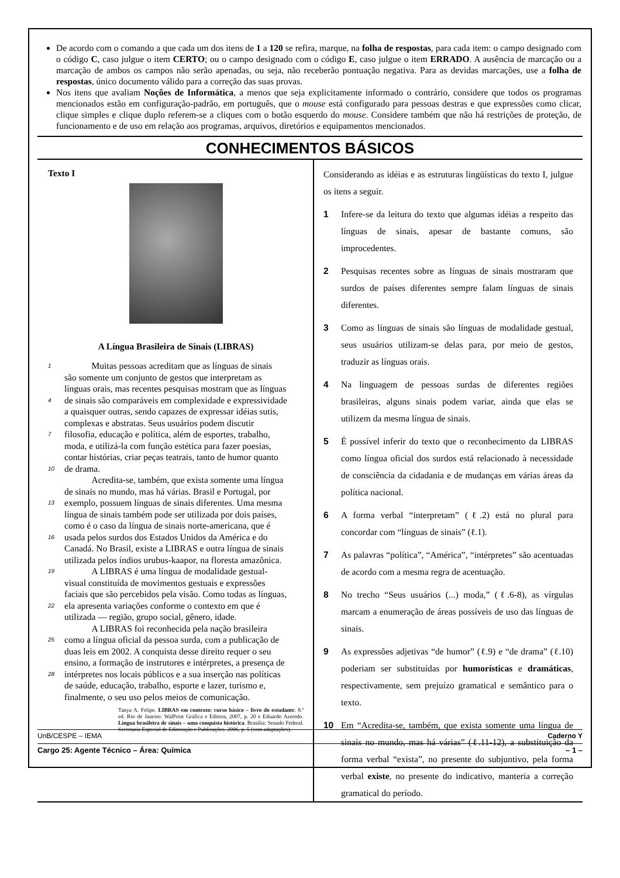De acordo com o comando a que cada um dos itens de 1 a 120 se refira, marque, na folha de respostas, para cada item: o campo designado com o código C, caso julgue o item CERTO; ou o campo designado com o código E, caso julgue o item ERRADO. A ausência de marcação ou a marcação de ambos os campos não serão apenadas, ou seja, não receberão pontuação negativa. Para as devidas marcações, use a folha de respostas, único documento válido para a correção das suas provas.
Nos itens que avaliam Noções de Informática, a menos que seja explicitamente informado o contrário, considere que todos os programas mencionados estão em configuração-padrão, em português, que o mouse está configurado para pessoas destras e que expressões como clicar, clique simples e clique duplo referem-se a cliques com o botão esquerdo do mouse. Considere também que não há restrições de proteção, de funcionamento e de uso em relação aos programas, arquivos, diretórios e equipamentos mencionados.
CONHECIMENTOS BÁSICOS
Texto I
A Língua Brasileira de Sinais (LIBRAS)
1   Muitas pessoas acreditam que as línguas de sinais
são somente um conjunto de gestos que interpretam as
línguas orais, mas recentes pesquisas mostram que as línguas
4 de sinais são comparáveis em complexidade e expressividade
a quaisquer outras, sendo capazes de expressar idéias sutis,
complexas e abstratas. Seus usuários podem discutir
7 filosofia, educação e política, além de esportes, trabalho,
moda, e utilizá-la com função estética para fazer poesias,
contar histórias, criar peças teatrais, tanto de humor quanto
10 de drama.
   Acredita-se, também, que exista somente uma língua
de sinais no mundo, mas há várias. Brasil e Portugal, por
13 exemplo, possuem línguas de sinais diferentes. Uma mesma
língua de sinais também pode ser utilizada por dois países,
como é o caso da língua de sinais norte-americana, que é
16 usada pelos surdos dos Estados Unidos da América e do
Canadá. No Brasil, existe a LIBRAS e outra língua de sinais
utilizada pelos índios urubus-kaapor, na floresta amazônica.
19   A LIBRAS é uma língua de modalidade gestual-
visual constituída de movimentos gestuais e expressões
faciais que são percebidos pela visão. Como todas as línguas,
22 ela apresenta variações conforme o contexto em que é
utilizada — região, grupo social, gênero, idade.
   A LIBRAS foi reconhecida pela nação brasileira
25 como a língua oficial da pessoa surda, com a publicação de
duas leis em 2002. A conquista desse direito requer o seu
ensino, a formação de instrutores e intérpretes, a presença de
28 intérpretes nos locais públicos e a sua inserção nas políticas
de saúde, educação, trabalho, esporte e lazer, turismo e,
finalmente, o seu uso pelos meios de comunicação.
Tanya A. Felipe. LIBRAS em contexto: curso básico – livro do estudante. 8.ª ed. Rio de Janeiro: WalPrint Gráfica e Editora, 2007, p. 20 e Eduardo Azeredo. Língua brasileira de sinais – uma conquista histórica. Brasília: Senado Federal. Secretaria Especial de Editoração e Publicações. 2006, p. 5 (com adaptações).
Considerando as idéias e as estruturas lingüísticas do texto I, julgue os itens a seguir.
1 Infere-se da leitura do texto que algumas idéias a respeito das línguas de sinais, apesar de bastante comuns, são improcedentes.
2 Pesquisas recentes sobre as línguas de sinais mostraram que surdos de países diferentes sempre falam línguas de sinais diferentes.
3 Como as línguas de sinais são línguas de modalidade gestual, seus usuários utilizam-se delas para, por meio de gestos, traduzir as línguas orais.
4 Na linguagem de pessoas surdas de diferentes regiões brasileiras, alguns sinais podem variar, ainda que elas se utilizem da mesma língua de sinais.
5 É possível inferir do texto que o reconhecimento da LIBRAS como língua oficial dos surdos está relacionado à necessidade de consciência da cidadania e de mudanças em várias áreas da política nacional.
6 A forma verbal “interpretam” (ℓ.2) está no plural para concordar com “línguas de sinais” (ℓ.1).
7 As palavras “política”, “América”, “intérpretes” são acentuadas de acordo com a mesma regra de acentuação.
8 No trecho “Seus usuários (...) moda,” (ℓ.6-8), as vírgulas marcam a enumeração de áreas possíveis de uso das línguas de sinais.
9 As expressões adjetivas “de humor” (ℓ.9) e “de drama” (ℓ.10) poderiam ser substituídas por humorísticas e dramáticas, respectivamente, sem prejuízo gramatical e semântico para o texto.
10 Em “Acredita-se, também, que exista somente uma língua de sinais no mundo, mas há várias” (ℓ.11-12), a substituição da forma verbal “exista”, no presente do subjuntivo, pela forma verbal existe, no presente do indicativo, manteria a correção gramatical do período.
UnB/CESPE – IEMA Caderno Y
Cargo 25: Agente Técnico – Área: Química – 1 –